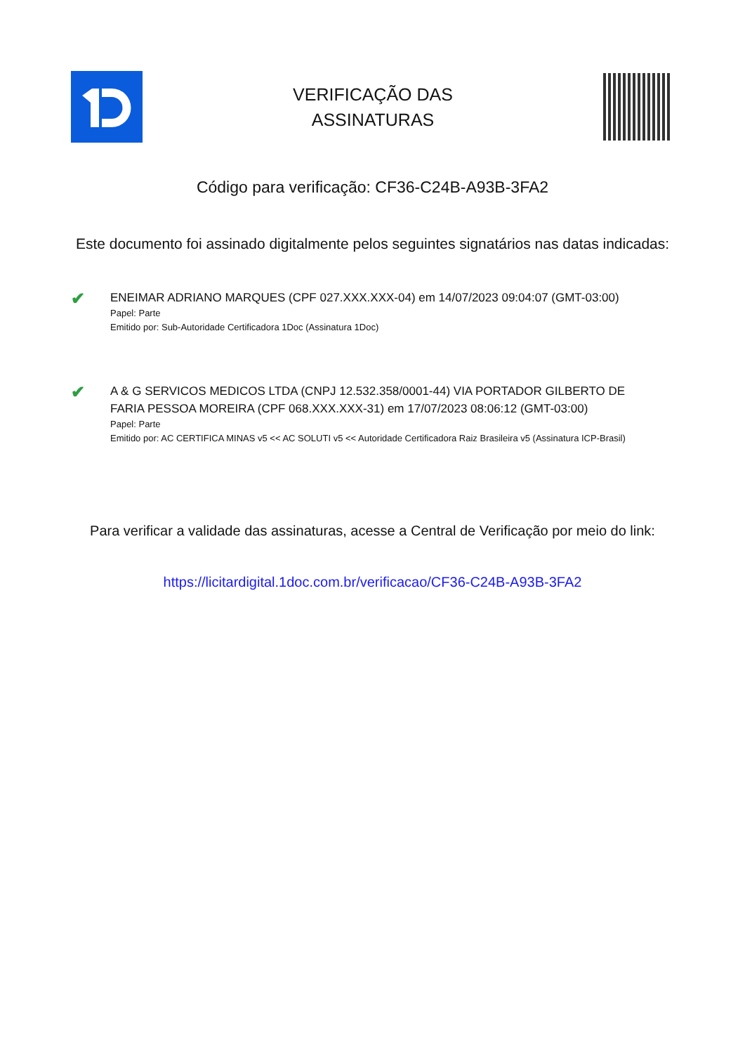VERIFICAÇÃO DAS
ASSINATURAS
Código para verificação: CF36-C24B-A93B-3FA2
Este documento foi assinado digitalmente pelos seguintes signatários nas datas indicadas:
✔
ENEIMAR ADRIANO MARQUES (CPF 027.XXX.XXX-04) em 14/07/2023 09:04:07 (GMT-03:00)
Papel: Parte
Emitido por: Sub-Autoridade Certificadora 1Doc (Assinatura 1Doc)
✔
A & G SERVICOS MEDICOS LTDA (CNPJ 12.532.358/0001-44) VIA PORTADOR GILBERTO DE
FARIA PESSOA MOREIRA (CPF 068.XXX.XXX-31) em 17/07/2023 08:06:12 (GMT-03:00)
Papel: Parte
Emitido por: AC CERTIFICA MINAS v5 << AC SOLUTI v5 << Autoridade Certificadora Raiz Brasileira v5 (Assinatura ICP-Brasil)
Para verificar a validade das assinaturas, acesse a Central de Verificação por meio do link:
https://licitardigital.1doc.com.br/verificacao/CF36-C24B-A93B-3FA2